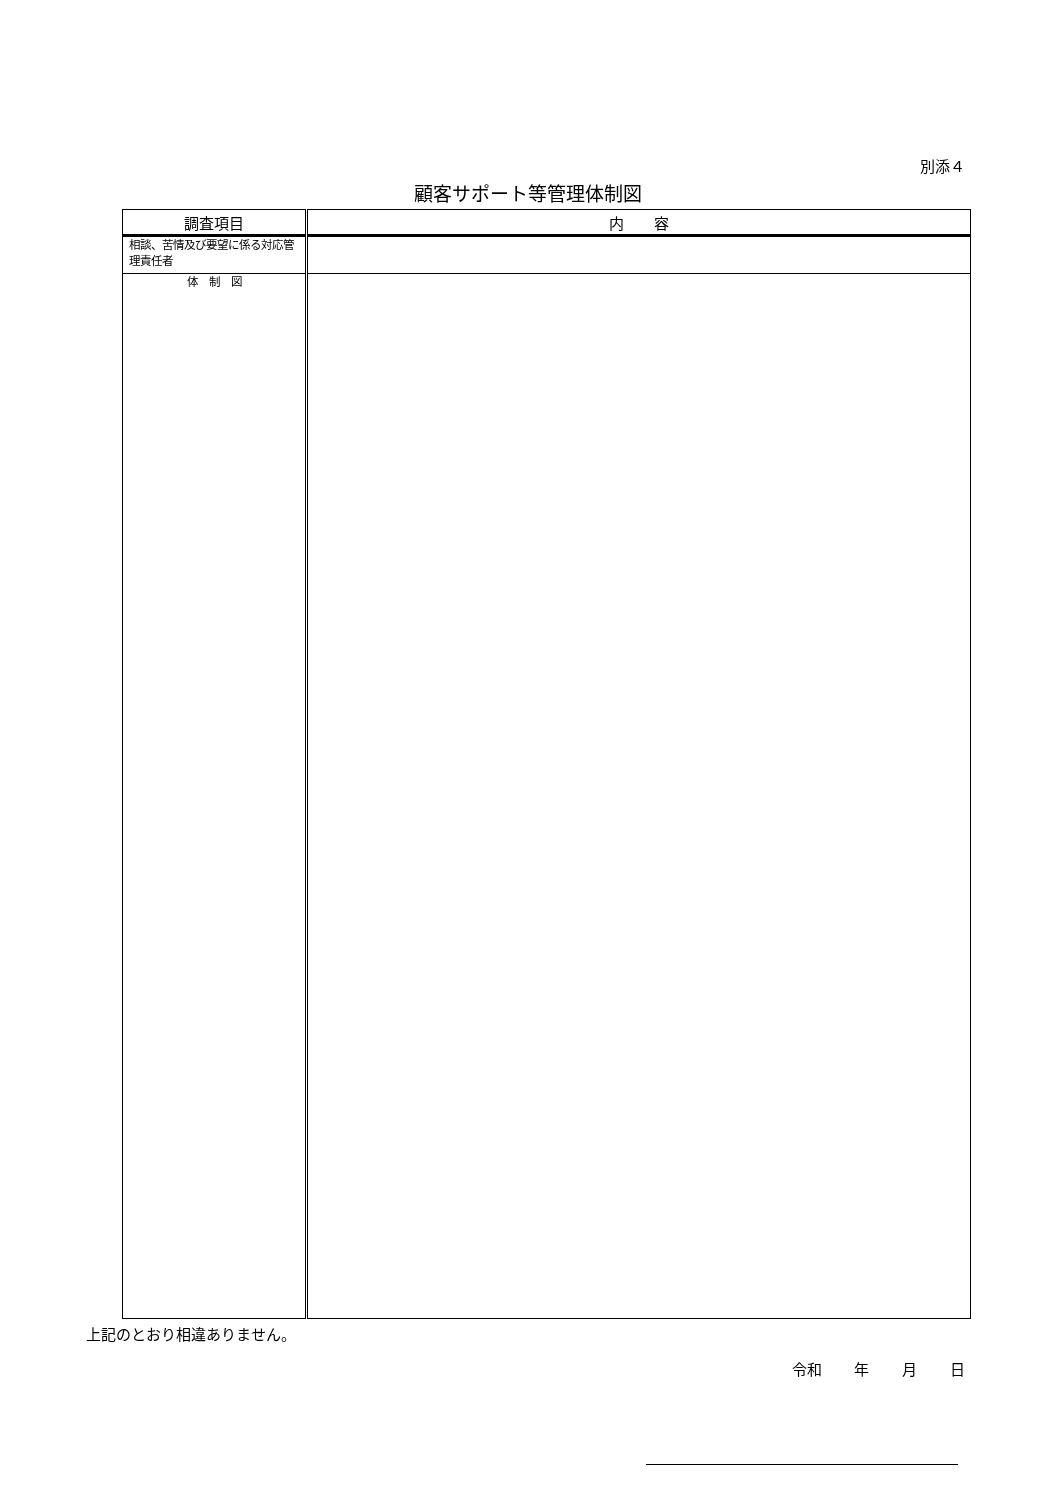別添４
顧客サポート等管理体制図
| 調査項目 | 内 容 |
| --- | --- |
| 相談、苦情及び要望に係る対応管理責任者 | |
| 体 制 図 | |
上記のとおり相違ありません。
令和 年 月 日